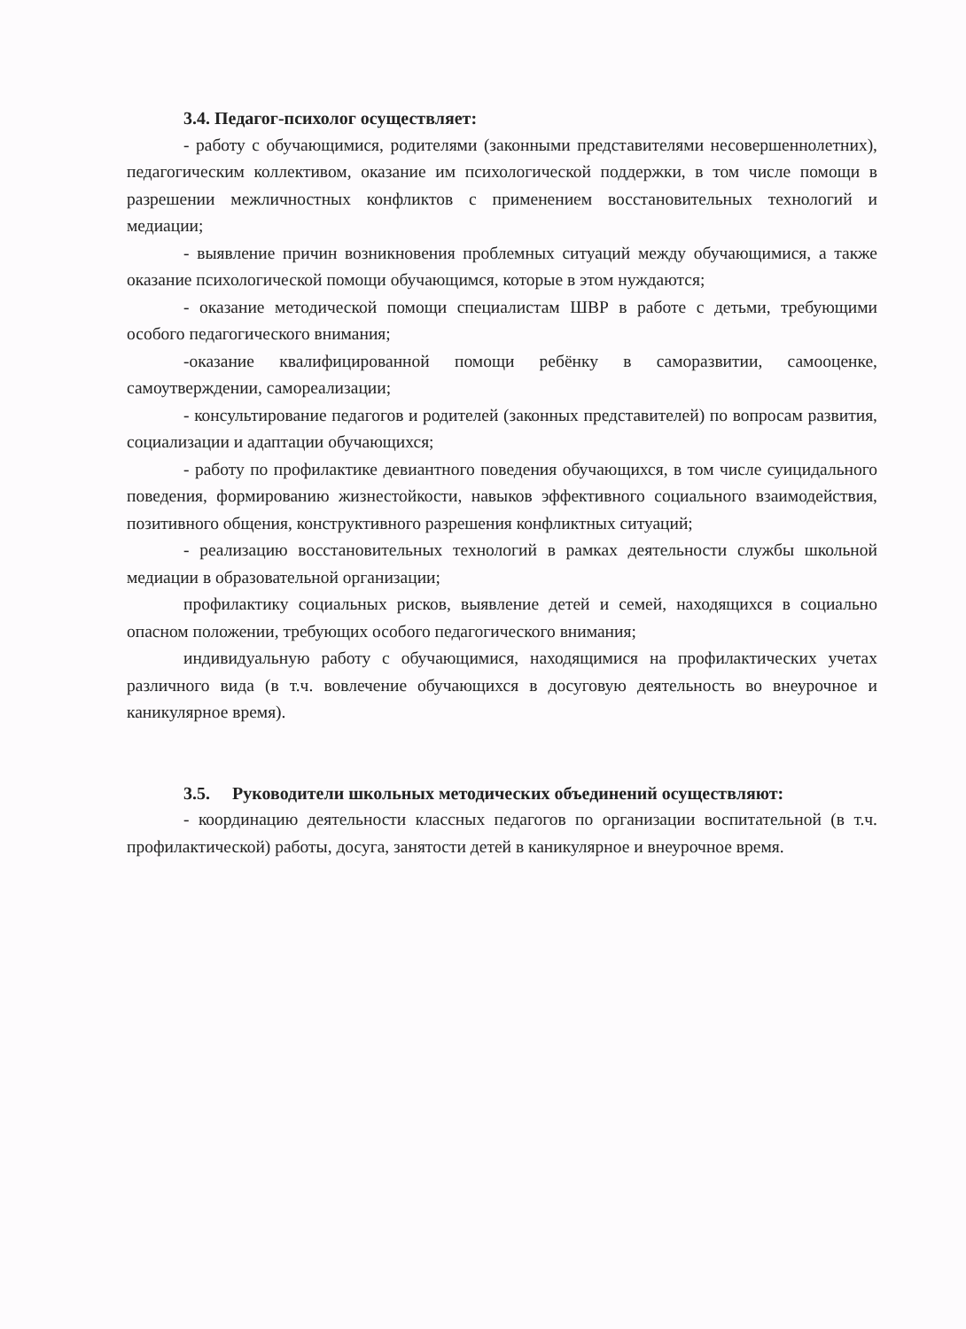3.4. Педагог-психолог осуществляет:
- работу с обучающимися, родителями (законными представителями несовершеннолетних), педагогическим коллективом, оказание им психологической поддержки, в том числе помощи в разрешении межличностных конфликтов с применением восстановительных технологий и медиации;
- выявление причин возникновения проблемных ситуаций между обучающимися, а также оказание психологической помощи обучающимся, которые в этом нуждаются;
- оказание методической помощи специалистам ШВР в работе с детьми, требующими особого педагогического внимания;
-оказание квалифицированной помощи ребёнку в саморазвитии, самооценке, самоутверждении, самореализации;
- консультирование педагогов и родителей (законных представителей) по вопросам развития, социализации и адаптации обучающихся;
- работу по профилактике девиантного поведения обучающихся, в том числе суицидального поведения, формированию жизнестойкости, навыков эффективного социального взаимодействия, позитивного общения, конструктивного разрешения конфликтных ситуаций;
- реализацию восстановительных технологий в рамках деятельности службы школьной медиации в образовательной организации;
профилактику социальных рисков, выявление детей и семей, находящихся в социально опасном положении, требующих особого педагогического внимания;
индивидуальную работу с обучающимися, находящимися на профилактических учетах различного вида (в т.ч. вовлечение обучающихся в досуговую деятельность во внеурочное и каникулярное время).
3.5. Руководители школьных методических объединений осуществляют:
- координацию деятельности классных педагогов по организации воспитательной (в т.ч. профилактической) работы, досуга, занятости детей в каникулярное и внеурочное время.